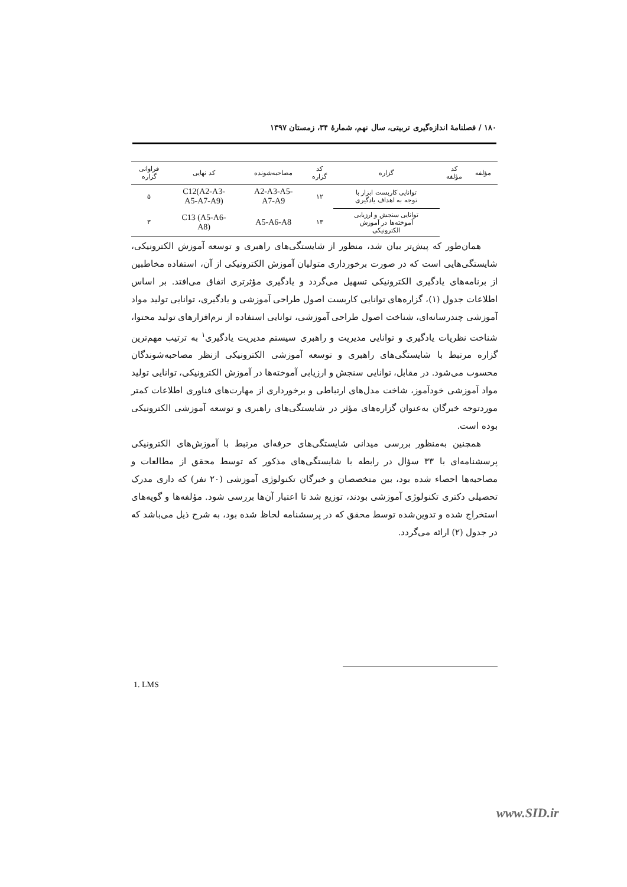۱۸۰ / فصلنامهٔ اندازه‌گیری تربیتی، سال نهم، شمارهٔ ۳۴، زمستان ۱۳۹۷
| مؤلفه | کد مؤلفه | گزاره | کد گزاره | مصاحبه‌شونده | کد نهایی | فراوانی گزاره |
| --- | --- | --- | --- | --- | --- | --- |
| | | توانایی کاربست ابزار با توجه به اهداف یادگیری | ۱۲ | A2-A3-A5- A7-A9 | C12(A2-A3- A5-A7-A9) | ۵ |
| | | توانایی سنجش و ارزیابی آموخته‌ها در آموزش الکترونیکی | ۱۳ | A5-A6-A8 | C13 (A5-A6- A8) | ۳ |
همان‌طور که پیش‌تر بیان شد، منظور از شایستگی‌های راهبری و توسعه آموزش الکترونیکی، شایستگی‌هایی است که در صورت برخورداری متولیان آموزش الکترونیکی از آن، استفاده مخاطبین از برنامه‌های یادگیری الکترونیکی تسهیل می‌گردد و یادگیری مؤثرتری اتفاق می‌افتد. بر اساس اطلاعات جدول (۱)، گزاره‌های توانایی کاربست اصول طراحی آموزشی و یادگیری، توانایی تولید مواد آموزشی چندرسانه‌ای، شناخت اصول طراحی آموزشی، توانایی استفاده از نرم‌افزارهای تولید محتوا، شناخت نظریات یادگیری و توانایی مدیریت و راهبری سیستم مدیریت یادگیری<sup>۱</sup> به ترتیب مهم‌ترین گزاره مرتبط با شایستگی‌های راهبری و توسعه آموزشی الکترونیکی ازنظر مصاحبه‌شوندگان محسوب می‌شود. در مقابل، توانایی سنجش و ارزیابی آموخته‌ها در آموزش الکترونیکی، توانایی تولید مواد آموزشی خودآموز، شاخت مدل‌های ارتباطی و برخورداری از مهارت‌های فناوری اطلاعات کمتر موردتوجه خبرگان به‌عنوان گزاره‌های مؤثر در شایستگی‌های راهبری و توسعه آموزشی الکترونیکی بوده است.
همچنین به‌منظور بررسی میدانی شایستگی‌های حرفه‌ای مرتبط با آموزش‌های الکترونیکی پرسشنامه‌ای با ۳۳ سؤال در رابطه با شایستگی‌های مذکور که توسط محقق از مطالعات و مصاحبه‌ها احصاء شده بود، بین متخصصان و خبرگان تکنولوژی آموزشی (۲۰ نفر) که داری مدرک تحصیلی دکتری تکنولوژی آموزشی بودند، توزیع شد تا اعتبار آن‌ها بررسی شود. مؤلفه‌ها و گویه‌های استخراج شده و تدوین‌شده توسط محقق که در پرسشنامه لحاظ شده بود، به شرح ذیل می‌باشد که در جدول (۲) ارائه می‌گردد.
1. LMS
www.SID.ir